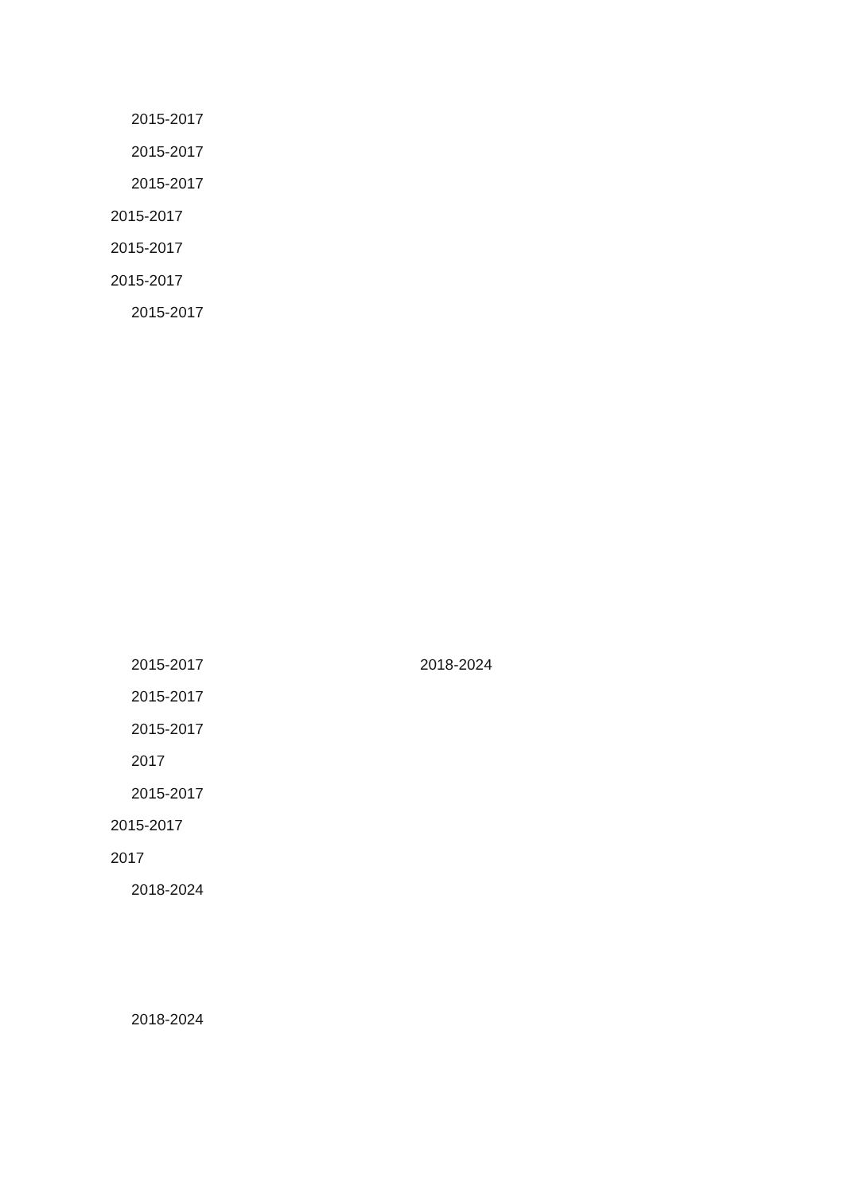2015-2017
2015-2017
2015-2017
2015-2017
2015-2017
2015-2017
2015-2017
2015-2017 2018-2024
2015-2017
2015-2017
2017
2015-2017
2015-2017
2017
2018-2024
2018-2024